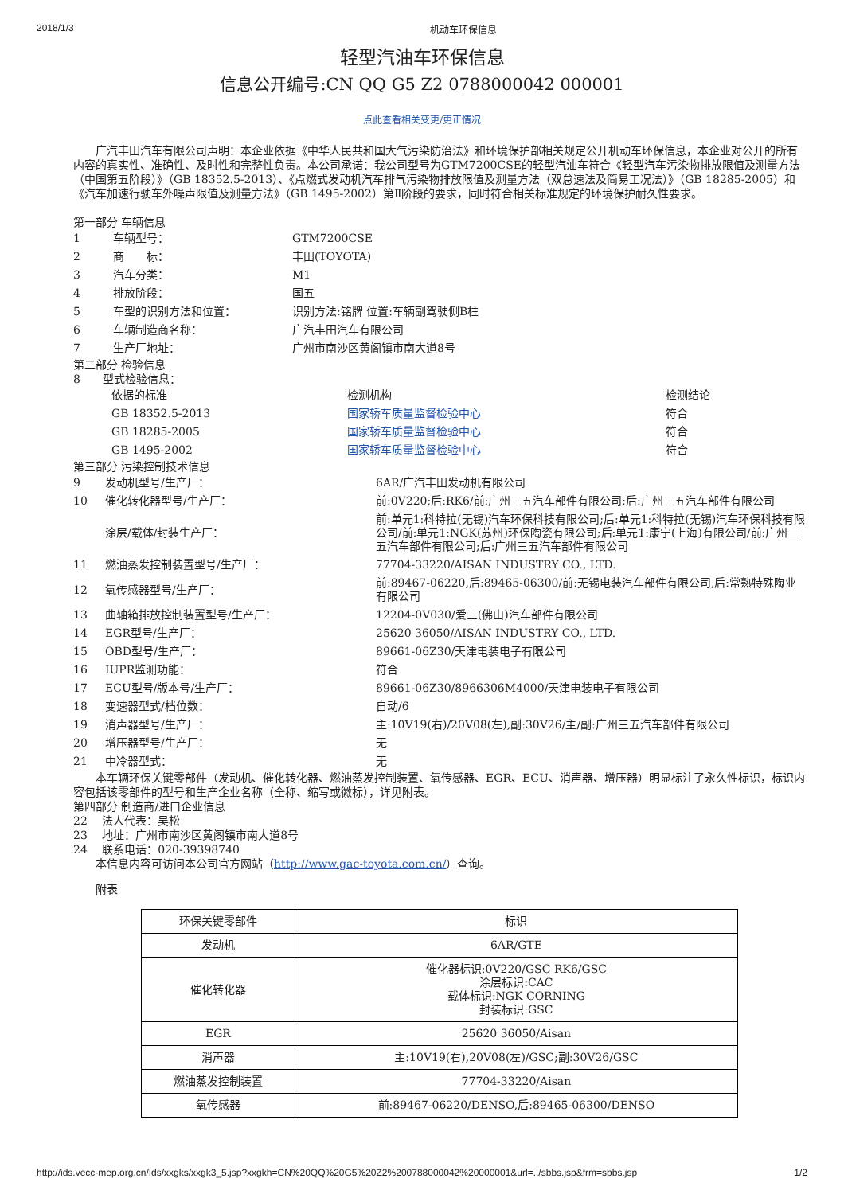2018/1/3 机动车环保信息
轻型汽油车环保信息
信息公开编号:CN QQ G5 Z2 0788000042 000001
点此查看相关变更/更正情况
　　广汽丰田汽车有限公司声明：本企业依据《中华人民共和国大气污染防治法》和环境保护部相关规定公开机动车环保信息，本企业对公开的所有内容的真实性、准确性、及时性和完整性负责。本公司承诺：我公司型号为GTM7200CSE的轻型汽油车符合《轻型汽车污染物排放限值及测量方法（中国第五阶段）》（GB 18352.5-2013）、《点燃式发动机汽车排气污染物排放限值及测量方法（双怠速法及简易工况法）》（GB 18285-2005）和《汽车加速行驶车外噪声限值及测量方法》（GB 1495-2002）第Ⅱ阶段的要求，同时符合相关标准规定的环境保护耐久性要求。
第一部分 车辆信息
| 1 | 车辆型号： | GTM7200CSE |
| 2 | 商 标： | 丰田(TOYOTA) |
| 3 | 汽车分类： | M1 |
| 4 | 排放阶段： | 国五 |
| 5 | 车型的识别方法和位置： | 识别方法:铭牌 位置:车辆副驾驶侧B柱 |
| 6 | 车辆制造商名称： | 广汽丰田汽车有限公司 |
| 7 | 生产厂地址： | 广州市南沙区黄阁镇市南大道8号 |
第二部分 检验信息
8　　型式检验信息：
| 依据的标准 | 检测机构 | 检测结论 |
| GB 18352.5-2013 | 国家轿车质量监督检验中心 | 符合 |
| GB 18285-2005 | 国家轿车质量监督检验中心 | 符合 |
| GB 1495-2002 | 国家轿车质量监督检验中心 | 符合 |
第三部分 污染控制技术信息
| 9 | 发动机型号/生产厂： | 6AR/广汽丰田发动机有限公司 |
| 10 | 催化转化器型号/生产厂： | 前:0V220;后:RK6/前:广州三五汽车部件有限公司;后:广州三五汽车部件有限公司 |
| | 涂层/载体/封装生产厂： | 前:单元1:科特拉(无锡)汽车环保科技有限公司;后:单元1:科特拉(无锡)汽车环保科技有限公司/前:单元1:NGK(苏州)环保陶瓷有限公司;后:单元1:康宁(上海)有限公司/前:广州三五汽车部件有限公司;后:广州三五汽车部件有限公司 |
| 11 | 燃油蒸发控制装置型号/生产厂： | 77704-33220/AISAN INDUSTRY CO., LTD. |
| 12 | 氧传感器型号/生产厂： | 前:89467-06220,后:89465-06300/前:无锡电装汽车部件有限公司,后:常熟特殊陶业有限公司 |
| 13 | 曲轴箱排放控制装置型号/生产厂： | 12204-0V030/爱三(佛山)汽车部件有限公司 |
| 14 | EGR型号/生产厂： | 25620 36050/AISAN INDUSTRY CO., LTD. |
| 15 | OBD型号/生产厂： | 89661-06Z30/天津电装电子有限公司 |
| 16 | IUPR监测功能： | 符合 |
| 17 | ECU型号/版本号/生产厂： | 89661-06Z30/8966306M4000/天津电装电子有限公司 |
| 18 | 变速器型式/档位数： | 自动/6 |
| 19 | 消声器型号/生产厂： | 主:10V19(右)/20V08(左),副:30V26/主/副:广州三五汽车部件有限公司 |
| 20 | 增压器型号/生产厂： | 无 |
| 21 | 中冷器型式： | 无 |
　　本车辆环保关键零部件（发动机、催化转化器、燃油蒸发控制装置、氧传感器、EGR、ECU、消声器、增压器）明显标注了永久性标识，标识内容包括该零部件的型号和生产企业名称（全称、缩写或徽标），详见附表。
第四部分 制造商/进口企业信息
22　 法人代表：吴松
23　 地址：广州市南沙区黄阁镇市南大道8号
24　 联系电话：020-39398740
　　本信息内容可访问本公司官方网站（http://www.gac-toyota.com.cn/）查询。
　　附表
| 环保关键零部件 | 标识 |
| --- | --- |
| 发动机 | 6AR/GTE |
| 催化转化器 | 催化器标识:0V220/GSC RK6/GSC 涂层标识:CAC 载体标识:NGK CORNING 封装标识:GSC |
| EGR | 25620 36050/Aisan |
| 消声器 | 主:10V19(右),20V08(左)/GSC;副:30V26/GSC |
| 燃油蒸发控制装置 | 77704-33220/Aisan |
| 氧传感器 | 前:89467-06220/DENSO,后:89465-06300/DENSO |
http://ids.vecc-mep.org.cn/Ids/xxgks/xxgk3_5.jsp?xxgkh=CN%20QQ%20G5%20Z2%200788000042%20000001&url=../sbbs.jsp&frm=sbbs.jsp 1/2